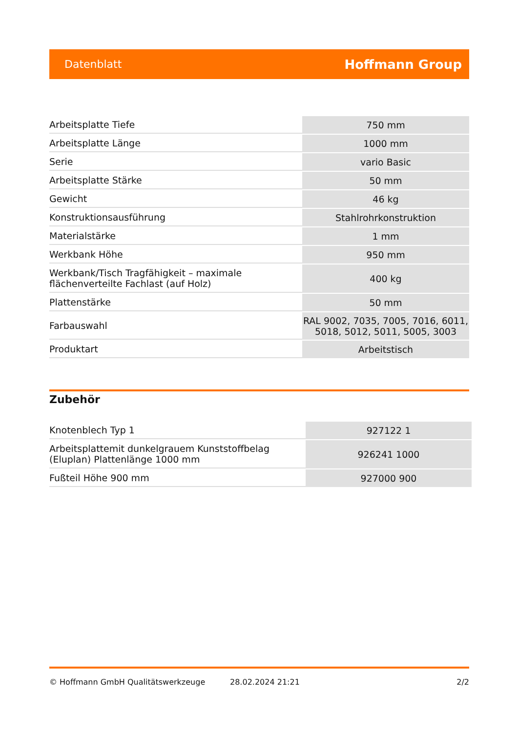Datenblatt Hoffmann Group
| Arbeitsplatte Tiefe | 750 mm |
| Arbeitsplatte Länge | 1000 mm |
| Serie | vario Basic |
| Arbeitsplatte Stärke | 50 mm |
| Gewicht | 46 kg |
| Konstruktionsausführung | Stahlrohrkonstruktion |
| Materialstärke | 1 mm |
| Werkbank Höhe | 950 mm |
| Werkbank/Tisch Tragfähigkeit – maximale flächenverteilte Fachlast (auf Holz) | 400 kg |
| Plattenstärke | 50 mm |
| Farbauswahl | RAL 9002, 7035, 7005, 7016, 6011, 5018, 5012, 5011, 5005, 3003 |
| Produktart | Arbeitstisch |
Zubehör
| Knotenblech Typ 1 | 927122 1 |
| Arbeitsplattemit dunkelgrauem Kunststoffbelag (Eluplan) Plattenlänge 1000 mm | 926241 1000 |
| Fußteil Höhe 900 mm | 927000 900 |
© Hoffmann GmbH Qualitätswerkzeuge 28.02.2024 21:21 2/2